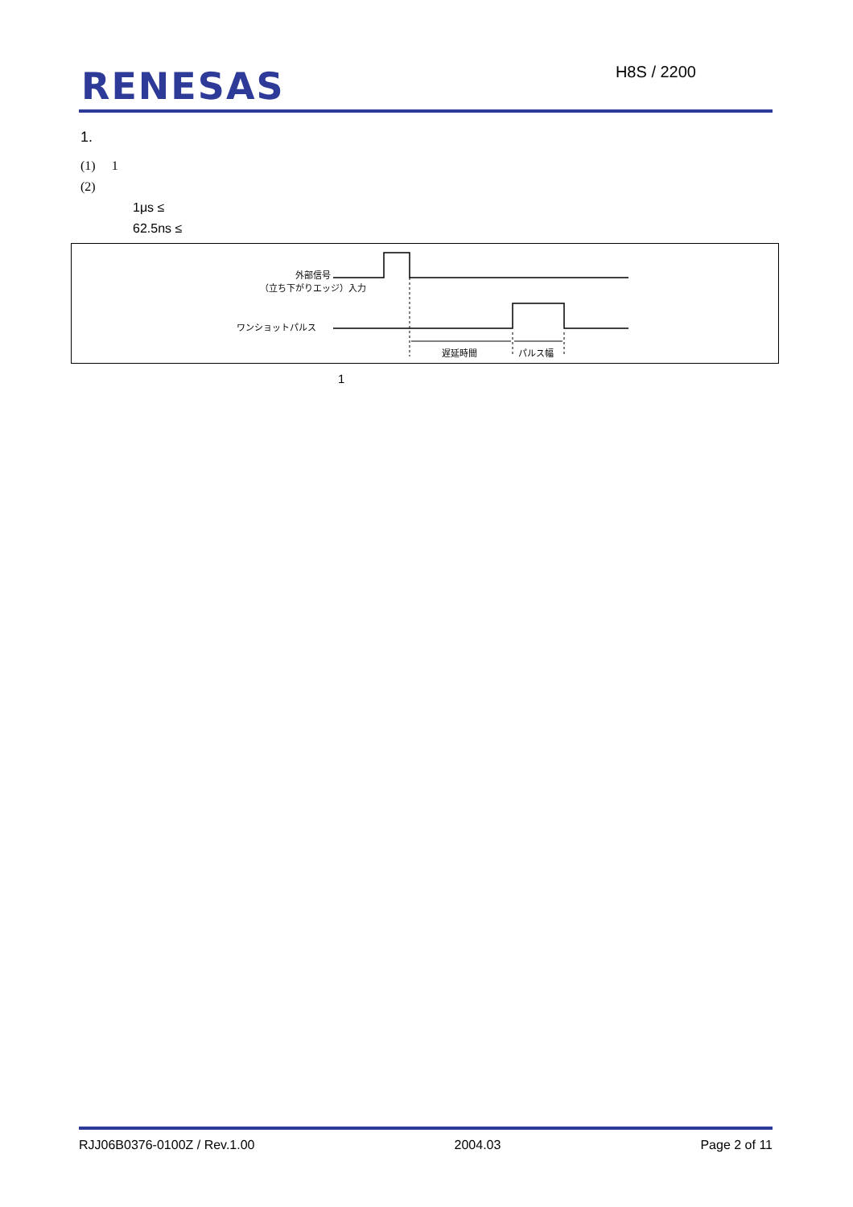RENESAS H8S / 2200
1.
(1) 1
(2)
1μs ≤
62.5ns ≤
外部信号
（立ち下がりエッジ）入力
ワンショットパルス
遅延時間 パルス幅
1
RJJ06B0376-0100Z / Rev.1.00 2004.03 Page 2 of 11